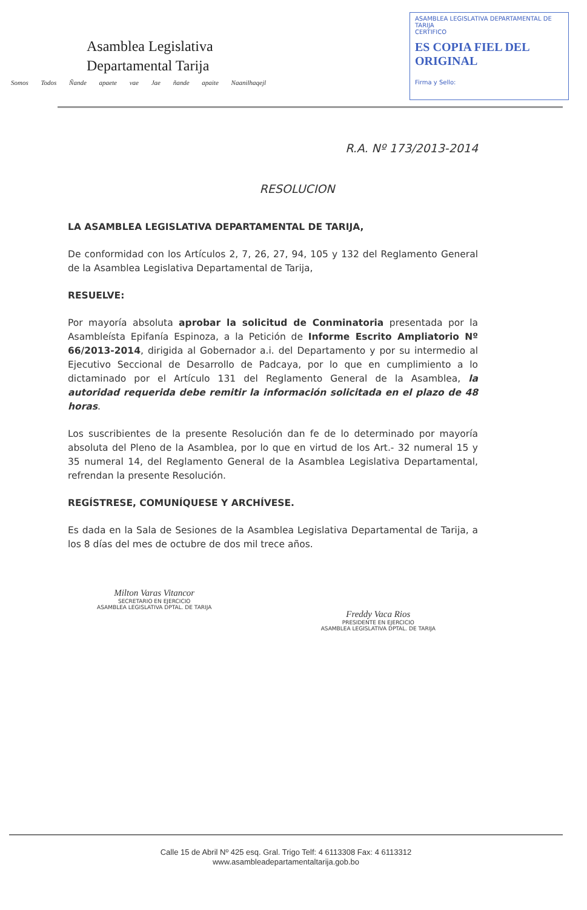Asamblea Legislativa
Departamental Tarija
Somos Todos Ñande apaete vae Jae ñande apaite Naanilhaqejl
ASAMBLEA LEGISLATIVA DEPARTAMENTAL DE TARIJA
CERTIFICO
ES COPIA FIEL DEL ORIGINAL
Firma y Sello:
R.A. Nº 173/2013-2014
RESOLUCION
LA ASAMBLEA LEGISLATIVA DEPARTAMENTAL DE TARIJA,
De conformidad con los Artículos 2, 7, 26, 27, 94, 105 y 132 del Reglamento General de la Asamblea Legislativa Departamental de Tarija,
RESUELVE:
Por mayoría absoluta aprobar la solicitud de Conminatoria presentada por la Asambleísta Epifanía Espinoza, a la Petición de Informe Escrito Ampliatorio Nº 66/2013-2014, dirigida al Gobernador a.i. del Departamento y por su intermedio al Ejecutivo Seccional de Desarrollo de Padcaya, por lo que en cumplimiento a lo dictaminado por el Artículo 131 del Reglamento General de la Asamblea, la autoridad requerida debe remitir la información solicitada en el plazo de 48 horas.
Los suscribientes de la presente Resolución dan fe de lo determinado por mayoría absoluta del Pleno de la Asamblea, por lo que en virtud de los Art.- 32 numeral 15 y 35 numeral 14, del Reglamento General de la Asamblea Legislativa Departamental, refrendan la presente Resolución.
REGÍSTRESE, COMUNÍQUESE Y ARCHÍVESE.
Es dada en la Sala de Sesiones de la Asamblea Legislativa Departamental de Tarija, a los 8 días del mes de octubre de dos mil trece años.
Milton Varas Vitancor
SECRETARIO EN EJERCICIO
ASAMBLEA LEGISLATIVA DPTAL. DE TARIJA
Freddy Vaca Rios
PRESIDENTE EN EJERCICIO
ASAMBLEA LEGISLATIVA DPTAL. DE TARIJA
Calle 15 de Abril Nº 425 esq. Gral. Trigo Telf: 4 6113308 Fax: 4 6113312
www.asambleadepartamentaltarija.gob.bo